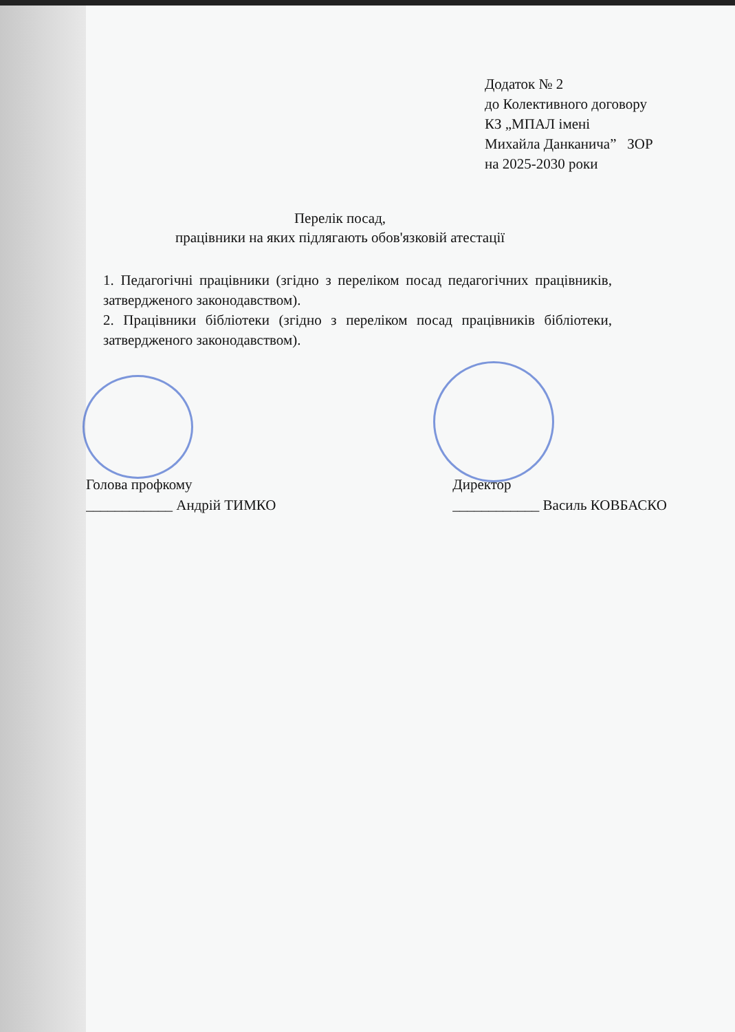Додаток № 2
до Колективного договору
КЗ „МПАЛ імені
Михайла Данканича” ЗОР
на 2025-2030 роки
Перелік посад,
працівники на яких підлягають обов'язковій атестації
1. Педагогічні працівники (згідно з переліком посад педагогічних працівників, затвердженого законодавством).
2. Працівники бібліотеки (згідно з переліком посад працівників бібліотеки, затвердженого законодавством).
Голова профкому
____________ Андрій ТИМКО
Директор
____________ Василь КОВБАСКО